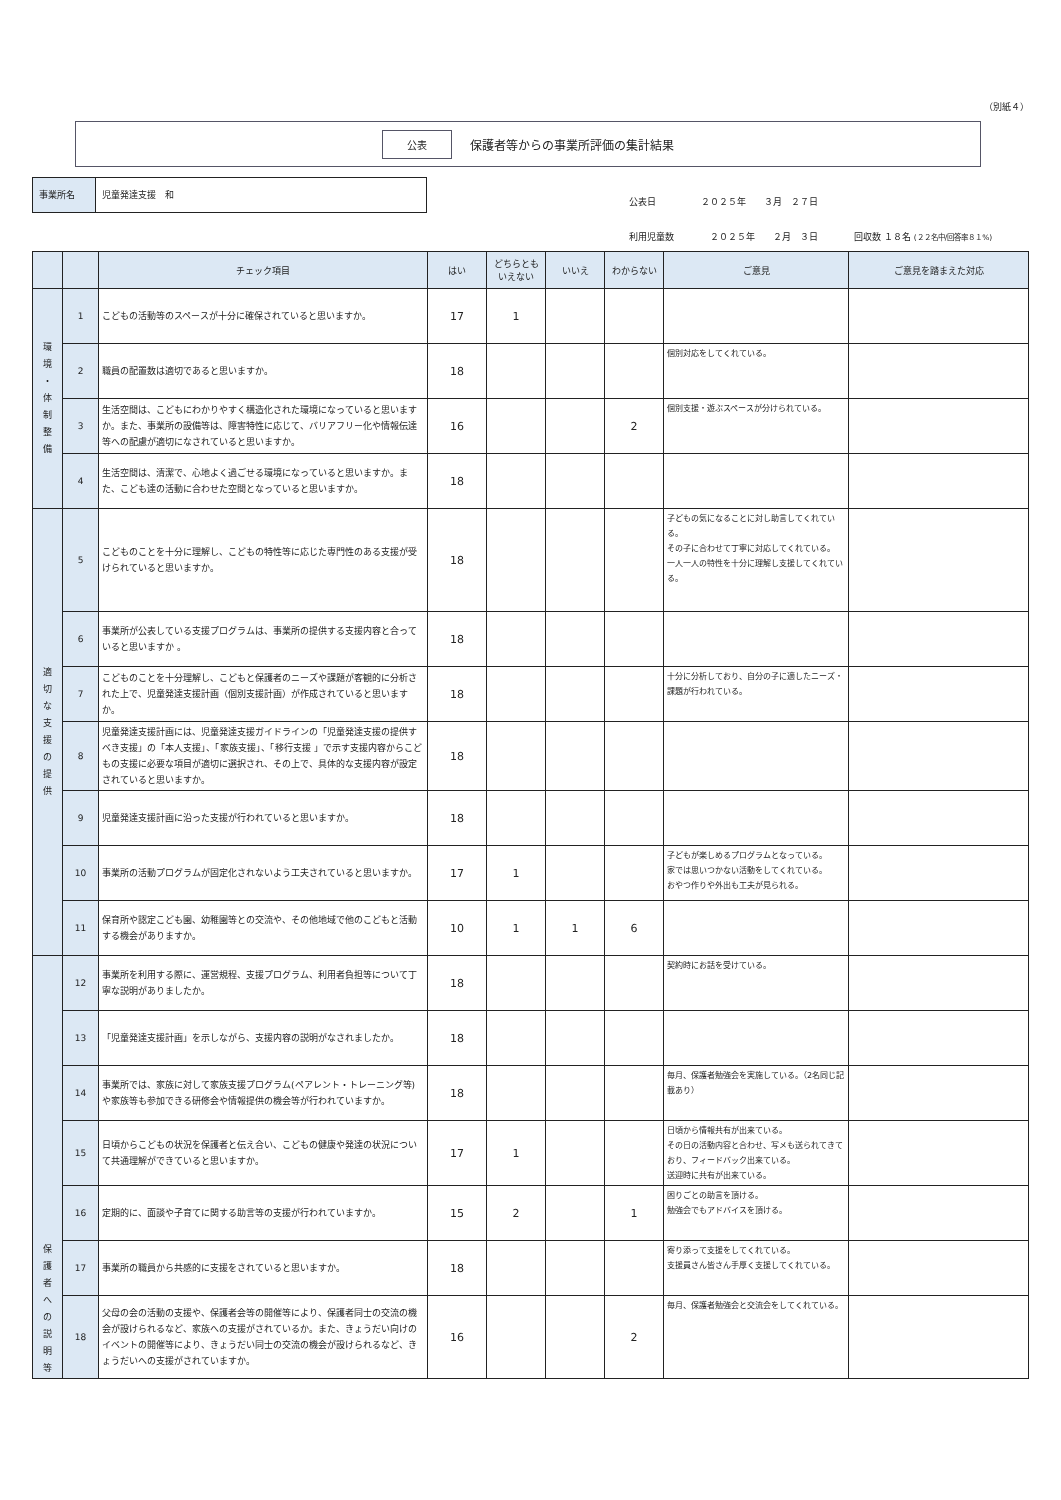（別紙４）
公表 保護者等からの事業所評価の集計結果
事業所名 児童発達支援　和
公表日　　　　　２０２５年　　３月　２７日
利用児童数　　　　２０２５年　　２月　３日　　　　回収数 １８名 (２２名中/回答率８１%)
| | | チェック項目 | はい | どちらとも いえない | いいえ | わからない | ご意見 | ご意見を踏まえた対応 |
| --- | --- | --- | --- | --- | --- | --- | --- | --- |
| 環 境 ・ 体 制 整 備 | 1 | こどもの活動等のスペースが十分に確保されていると思いますか。 | 17 | 1 | | | | |
| | 2 | 職員の配置数は適切であると思いますか。 | 18 | | | | 個別対応をしてくれている。 | |
| | 3 | 生活空間は、こどもにわかりやすく構造化された環境になっていると思いますか。また、事業所の設備等は、障害特性に応じて、バリアフリー化や情報伝達等への配慮が適切になされていると思いますか。 | 16 | | | 2 | 個別支援・遊ぶスペースが分けられている。 | |
| | 4 | 生活空間は、清潔で、心地よく過ごせる環境になっていると思いますか。また、こども達の活動に合わせた空間となっていると思いますか。 | 18 | | | | | |
| 適 切 な 支 援 の 提 供 | 5 | こどものことを十分に理解し、こどもの特性等に応じた専門性のある支援が受けられていると思いますか。 | 18 | | | | 子どもの気になることに対し助言してくれている。 その子に合わせて丁寧に対応してくれている。 一人一人の特性を十分に理解し支援してくれている。 | |
| | 6 | 事業所が公表している支援プログラムは、事業所の提供する支援内容と合っていると思いますか 。 | 18 | | | | | |
| | 7 | こどものことを十分理解し、こどもと保護者のニーズや課題が客観的に分析された上で、児童発達支援計画（個別支援計画）が作成されていると思いますか。 | 18 | | | | 十分に分析しており、自分の子に適したニーズ・課題が行われている。 | |
| | 8 | 児童発達支援計画には、児童発達支援ガイドラインの「児童発達支援の提供すべき支援」の「本人支援」、「家族支援」、「移行支援 」で示す支援内容からこどもの支援に必要な項目が適切に選択され、その上で、具体的な支援内容が設定されていると思いますか。 | 18 | | | | | |
| | 9 | 児童発達支援計画に沿った支援が行われていると思いますか。 | 18 | | | | | |
| | 10 | 事業所の活動プログラムが固定化されないよう工夫されていると思いますか。 | 17 | 1 | | | 子どもが楽しめるプログラムとなっている。 家では思いつかない活動をしてくれている。 おやつ作りや外出も工夫が見られる。 | |
| | 11 | 保育所や認定こども園、幼稚園等との交流や、その他地域で他のこどもと活動する機会がありますか。 | 10 | 1 | 1 | 6 | | |
| 保 護 者 へ の 説 明 等 | 12 | 事業所を利用する際に、運営規程、支援プログラム、利用者負担等について丁寧な説明がありましたか。 | 18 | | | | 契約時にお話を受けている。 | |
| | 13 | 「児童発達支援計画」を示しながら、支援内容の説明がなされましたか。 | 18 | | | | | |
| | 14 | 事業所では、家族に対して家族支援プログラム(ペアレント・トレーニング等)や家族等も参加できる研修会や情報提供の機会等が行われていますか。 | 18 | | | | 毎月、保護者勉強会を実施している。（2名同じ記載あり） | |
| | 15 | 日頃からこどもの状況を保護者と伝え合い、こどもの健康や発達の状況について共通理解ができていると思いますか。 | 17 | 1 | | | 日頃から情報共有が出来ている。 その日の活動内容と合わせ、写メも送られてきており、フィードバック出来ている。 送迎時に共有が出来ている。 | |
| | 16 | 定期的に、面談や子育てに関する助言等の支援が行われていますか。 | 15 | 2 | | 1 | 困りごとの助言を頂ける。 勉強会でもアドバイスを頂ける。 | |
| | 17 | 事業所の職員から共感的に支援をされていると思いますか。 | 18 | | | | 寄り添って支援をしてくれている。 支援員さん皆さん手厚く支援してくれている。 | |
| | 18 | 父母の会の活動の支援や、保護者会等の開催等により、保護者同士の交流の機会が設けられるなど、家族への支援がされているか。また、きょうだい向けのイベントの開催等により、きょうだい同士の交流の機会が設けられるなど、きょうだいへの支援がされていますか。 | 16 | | | 2 | 毎月、保護者勉強会と交流会をしてくれている。 | |